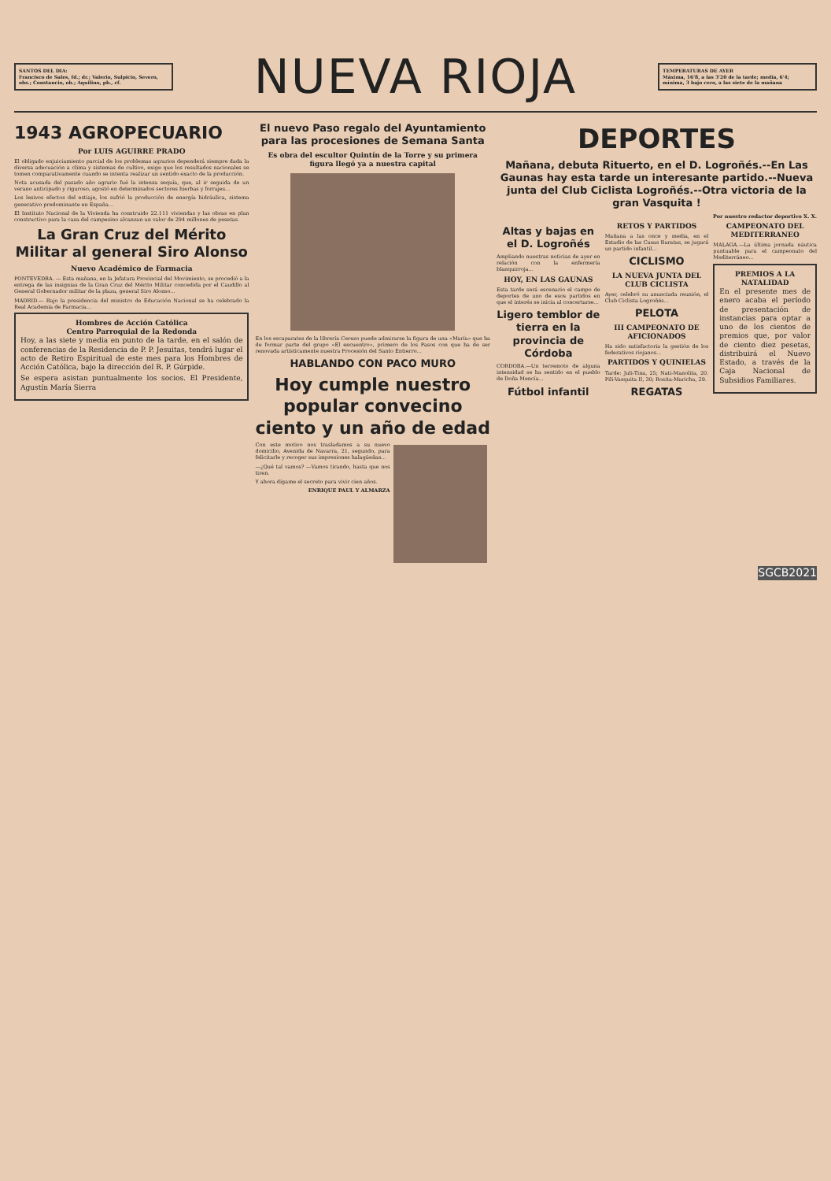SANTOS DEL DIA:
Francisco de Sales, fd.; dr.; Valerio, Sulpicio, Severo, obs.; Constancio, ob.; Aquilino, pb., cf.
NUEVA RIOJA
TEMPERATURAS DE AYER
Máxima, 16'8, a las 3'20 de la tarde; media, 6'4; mínima, 3 bajo cero, a las siete de la mañana
1943 AGROPECUARIO
Por LUIS AGUIRRE PRADO
El obligado enjuiciamiento parcial de los problemas agrarios dependerá siempre dada la diversa adecuación a clima y sistemas de cultivo, exige que los resultados nacionales se tomen comparativamente cuando se intenta realizar un sentido exacto de la producción.
Nota acusada del pasado año agrario fué la intensa sequía, que, al ir seguida de un verano anticipado y riguroso, agostó en determinados sectores hierbas y forrajes...
Los lesivos efectos del estiaje, los sufrió la producción de energía hidráulica, sistema generativo predominante en España...
El Instituto Nacional de la Vivienda ha construido 22.111 viviendas y las obras en plan constructivo para la casa del campesino alcanzan un valor de 294 millones de pesetas.
La Gran Cruz del Mérito Militar al general Siro Alonso
Nuevo Académico de Farmacia
PONTEVEDRA. — Esta mañana, en la Jefatura Provincial del Movimiento, se procedió a la entrega de las insignias de la Gran Cruz del Mérito Militar concedida por el Caudillo al General Gobernador militar de la plaza, general Siro Alonso...
MADRID.— Bajo la presidencia del ministro de Educación Nacional se ha celebrado la Real Academia de Farmacia...
Hombres de Acción Católica
Centro Parroquial de la Redonda
Hoy, a las siete y media en punto de la tarde, en el salón de conferencias de la Residencia de P. P. Jesuitas, tendrá lugar el acto de Retiro Espiritual de este mes para los Hombres de Acción Católica, bajo la dirección del R. P. Gúrpide.
Se espera asistan puntualmente los socios. El Presidente, Agustín María Sierra
El nuevo Paso regalo del Ayuntamiento para las procesiones de Semana Santa
Es obra del escultor Quintín de la Torre y su primera figura llegó ya a nuestra capital
En los escaparates de la librería Cerezo puede admirarse la figura de una «María» que ha de formar parte del grupo «El encuentro», primero de los Pasos con que ha de ser renovada artísticamente nuestra Procesión del Santo Entierro...
HABLANDO CON PACO MURO
Hoy cumple nuestro popular convecino ciento y un año de edad
Con este motivo nos trasladamos a su nuevo domicilio, Avenida de Navarra, 21, segundo, para felicitarle y recoger sus impresiones halagüeñas...
—¿Qué tal vamos? —Vamos tirando, hasta que nos tiren.
Y ahora dígame el secreto para vivir cien años.
ENRIQUE PAUL Y ALMARZA
DEPORTES
Mañana, debuta Rituerto, en el D. Logroñés.--En Las Gaunas hay esta tarde un interesante partido.--Nueva junta del Club Ciclista Logroñés.--Otra victoria de la gran Vasquita !
Por nuestro redactor deportivo X. X.
Altas y bajas en el D. Logroñés
Ampliando nuestras noticias de ayer en relación con la enfermería blanquirroja...
HOY, EN LAS GAUNAS
Esta tarde será escenario el campo de deportes de uno de esos partidos en que el interés se inicia al concertarse...
Ligero temblor de tierra en la provincia de Córdoba
CORDOBA.—Un terremoto de alguna intensidad se ha sentido en el pueblo de Doña Mencía...
Fútbol infantil
RETOS Y PARTIDOS
Mañana a las once y media, en el Estadio de las Casas Baratas, se jugará un partido infantil...
CICLISMO
LA NUEVA JUNTA DEL CLUB CICLISTA
Ayer, celebró su anunciada reunión, el Club Ciclista Logroñés...
PELOTA
III CAMPEONATO DE AFICIONADOS
Ha sido satisfactoria la gestión de los federativos riojanos...
PARTIDOS Y QUINIELAS
Tarde: Juli-Tina, 25; Nati-Manolita, 20. Pili-Vasquita II, 30; Rosita-Maricha, 29.
REGATAS
CAMPEONATO DEL MEDITERRANEO
MALAGA.—La última jornada náutica puntuable para el campeonato del Mediterráneo...
PREMIOS A LA NATALIDAD
En el presente mes de enero acaba el período de presentación de instancias para optar a uno de los cientos de premios que, por valor de ciento diez pesetas, distribuirá el Nuevo Estado, a través de la Caja Nacional de Subsidios Familiares.
SGCB2021